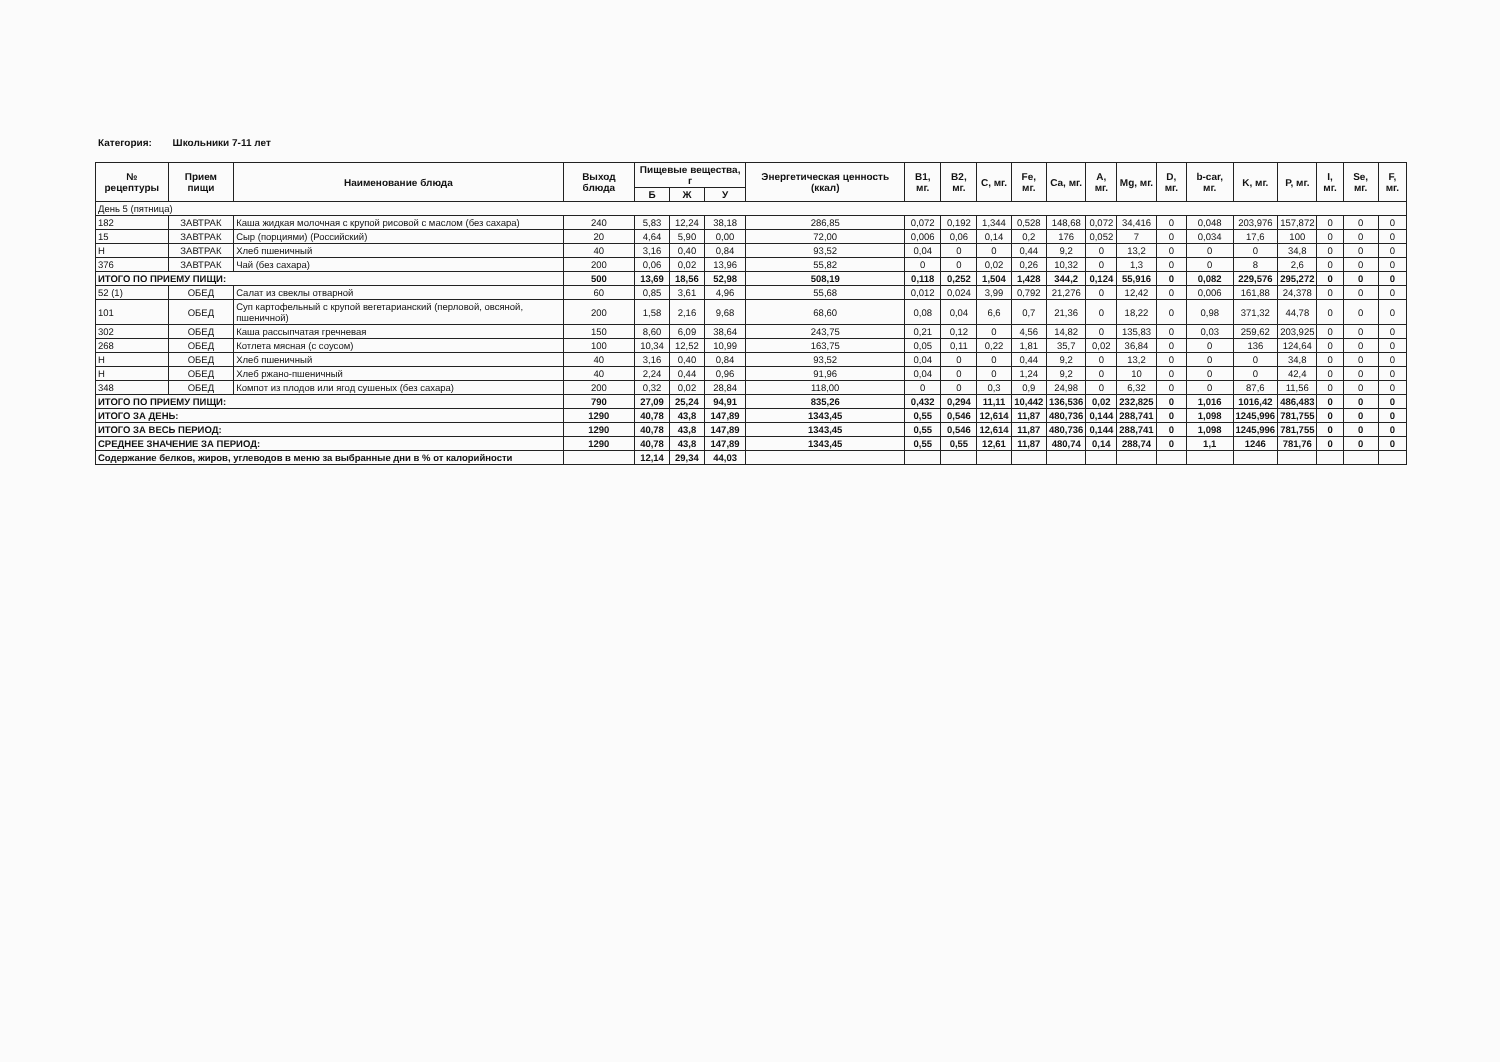Категория: Школьники 7-11 лет
| № рецептуры | Прием пищи | Наименование блюда | Выход блюда | Пищевые вещества, г | | | Энергетическая ценность (ккал) | B1, мг. | B2, мг. | C, мг. | Fe, мг. | Ca, мг. | A, мг. | Mg, мг. | D, мг. | b-car, мг. | K, мг. | P, мг. | I, мг. | Se, мг. | F, мг. |
| --- | --- | --- | --- | --- | --- | --- | --- | --- | --- | --- | --- | --- | --- | --- | --- | --- | --- | --- | --- | --- | --- |
| | | | | Б | Ж | У | | | | | | | | | | | | | | | |
| День 5 (пятница) | | | | | | | | | | | | | | | | | | | | | |
| 182 | ЗАВТРАК | Каша жидкая молочная с крупой рисовой с маслом (без сахара) | 240 | 5,83 | 12,24 | 38,18 | 286,85 | 0,072 | 0,192 | 1,344 | 0,528 | 148,68 | 0,072 | 34,416 | 0 | 0,048 | 203,976 | 157,872 | 0 | 0 | 0 |
| 15 | ЗАВТРАК | Сыр (порциями) (Российский) | 20 | 4,64 | 5,90 | 0,00 | 72,00 | 0,006 | 0,06 | 0,14 | 0,2 | 176 | 0,052 | 7 | 0 | 0,034 | 17,6 | 100 | 0 | 0 | 0 |
| Н | ЗАВТРАК | Хлеб пшеничный | 40 | 3,16 | 0,40 | 0,84 | 93,52 | 0,04 | 0 | 0 | 0,44 | 9,2 | 0 | 13,2 | 0 | 0 | 0 | 34,8 | 0 | 0 | 0 |
| 376 | ЗАВТРАК | Чай (без сахара) | 200 | 0,06 | 0,02 | 13,96 | 55,82 | 0 | 0 | 0,02 | 0,26 | 10,32 | 0 | 1,3 | 0 | 0 | 8 | 2,6 | 0 | 0 | 0 |
| ИТОГО ПО ПРИЕМУ ПИЩИ: | | | 500 | 13,69 | 18,56 | 52,98 | 508,19 | 0,118 | 0,252 | 1,504 | 1,428 | 344,2 | 0,124 | 55,916 | 0 | 0,082 | 229,576 | 295,272 | 0 | 0 | 0 |
| 52 (1) | ОБЕД | Салат из свеклы отварной | 60 | 0,85 | 3,61 | 4,96 | 55,68 | 0,012 | 0,024 | 3,99 | 0,792 | 21,276 | 0 | 12,42 | 0 | 0,006 | 161,88 | 24,378 | 0 | 0 | 0 |
| 101 | ОБЕД | Суп картофельный с крупой вегетарианский (перловой, овсяной, пшеничной) | 200 | 1,58 | 2,16 | 9,68 | 68,60 | 0,08 | 0,04 | 6,6 | 0,7 | 21,36 | 0 | 18,22 | 0 | 0,98 | 371,32 | 44,78 | 0 | 0 | 0 |
| 302 | ОБЕД | Каша рассыпчатая гречневая | 150 | 8,60 | 6,09 | 38,64 | 243,75 | 0,21 | 0,12 | 0 | 4,56 | 14,82 | 0 | 135,83 | 0 | 0,03 | 259,62 | 203,925 | 0 | 0 | 0 |
| 268 | ОБЕД | Котлета мясная (с соусом) | 100 | 10,34 | 12,52 | 10,99 | 163,75 | 0,05 | 0,11 | 0,22 | 1,81 | 35,7 | 0,02 | 36,84 | 0 | 0 | 136 | 124,64 | 0 | 0 | 0 |
| Н | ОБЕД | Хлеб пшеничный | 40 | 3,16 | 0,40 | 0,84 | 93,52 | 0,04 | 0 | 0 | 0,44 | 9,2 | 0 | 13,2 | 0 | 0 | 0 | 34,8 | 0 | 0 | 0 |
| Н | ОБЕД | Хлеб ржано-пшеничный | 40 | 2,24 | 0,44 | 0,96 | 91,96 | 0,04 | 0 | 0 | 1,24 | 9,2 | 0 | 10 | 0 | 0 | 0 | 42,4 | 0 | 0 | 0 |
| 348 | ОБЕД | Компот из плодов или ягод сушеных (без сахара) | 200 | 0,32 | 0,02 | 28,84 | 118,00 | 0 | 0 | 0,3 | 0,9 | 24,98 | 0 | 6,32 | 0 | 0 | 87,6 | 11,56 | 0 | 0 | 0 |
| ИТОГО ПО ПРИЕМУ ПИЩИ: | | | 790 | 27,09 | 25,24 | 94,91 | 835,26 | 0,432 | 0,294 | 11,11 | 10,442 | 136,536 | 0,02 | 232,825 | 0 | 1,016 | 1016,42 | 486,483 | 0 | 0 | 0 |
| ИТОГО ЗА ДЕНЬ: | | | 1290 | 40,78 | 43,8 | 147,89 | 1343,45 | 0,55 | 0,546 | 12,614 | 11,87 | 480,736 | 0,144 | 288,741 | 0 | 1,098 | 1245,996 | 781,755 | 0 | 0 | 0 |
| ИТОГО ЗА ВЕСЬ ПЕРИОД: | | | 1290 | 40,78 | 43,8 | 147,89 | 1343,45 | 0,55 | 0,546 | 12,614 | 11,87 | 480,736 | 0,144 | 288,741 | 0 | 1,098 | 1245,996 | 781,755 | 0 | 0 | 0 |
| СРЕДНЕЕ ЗНАЧЕНИЕ ЗА ПЕРИОД: | | | 1290 | 40,78 | 43,8 | 147,89 | 1343,45 | 0,55 | 0,55 | 12,61 | 11,87 | 480,74 | 0,14 | 288,74 | 0 | 1,1 | 1246 | 781,76 | 0 | 0 | 0 |
| Содержание белков, жиров, углеводов в меню за выбранные дни в % от калорийности | | | | 12,14 | 29,34 | 44,03 | | | | | | | | | | | | | | | |